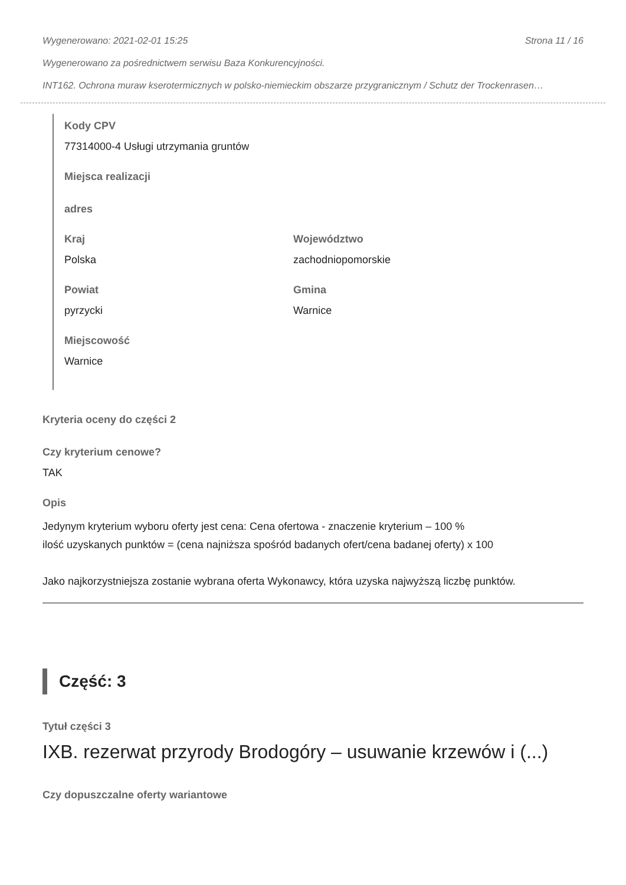Wygenerowano: 2021-02-01 15:25 Strona 11 / 16
Wygenerowano za pośrednictwem serwisu Baza Konkurencyjności.
INT162. Ochrona muraw kserotermicznych w polsko-niemieckim obszarze przygranicznym / Schutz der Trockenrasen…
Kody CPV
77314000-4 Usługi utrzymania gruntów
Miejsca realizacji
adres
Kraj
Polska
Województwo
zachodniopomorskie
Powiat
pyrzycki
Gmina
Warnice
Miejscowość
Warnice
Kryteria oceny do części 2
Czy kryterium cenowe?
TAK
Opis
Jedynym kryterium wyboru oferty jest cena: Cena ofertowa - znaczenie kryterium – 100 %
ilość uzyskanych punktów = (cena najniższa spośród badanych ofert/cena badanej oferty) x 100
Jako najkorzystniejsza zostanie wybrana oferta Wykonawcy, która uzyska najwyższą liczbę punktów.
Część: 3
Tytuł części 3
IXB. rezerwat przyrody Brodogóry – usuwanie krzewów i (...)
Czy dopuszczalne oferty wariantowe